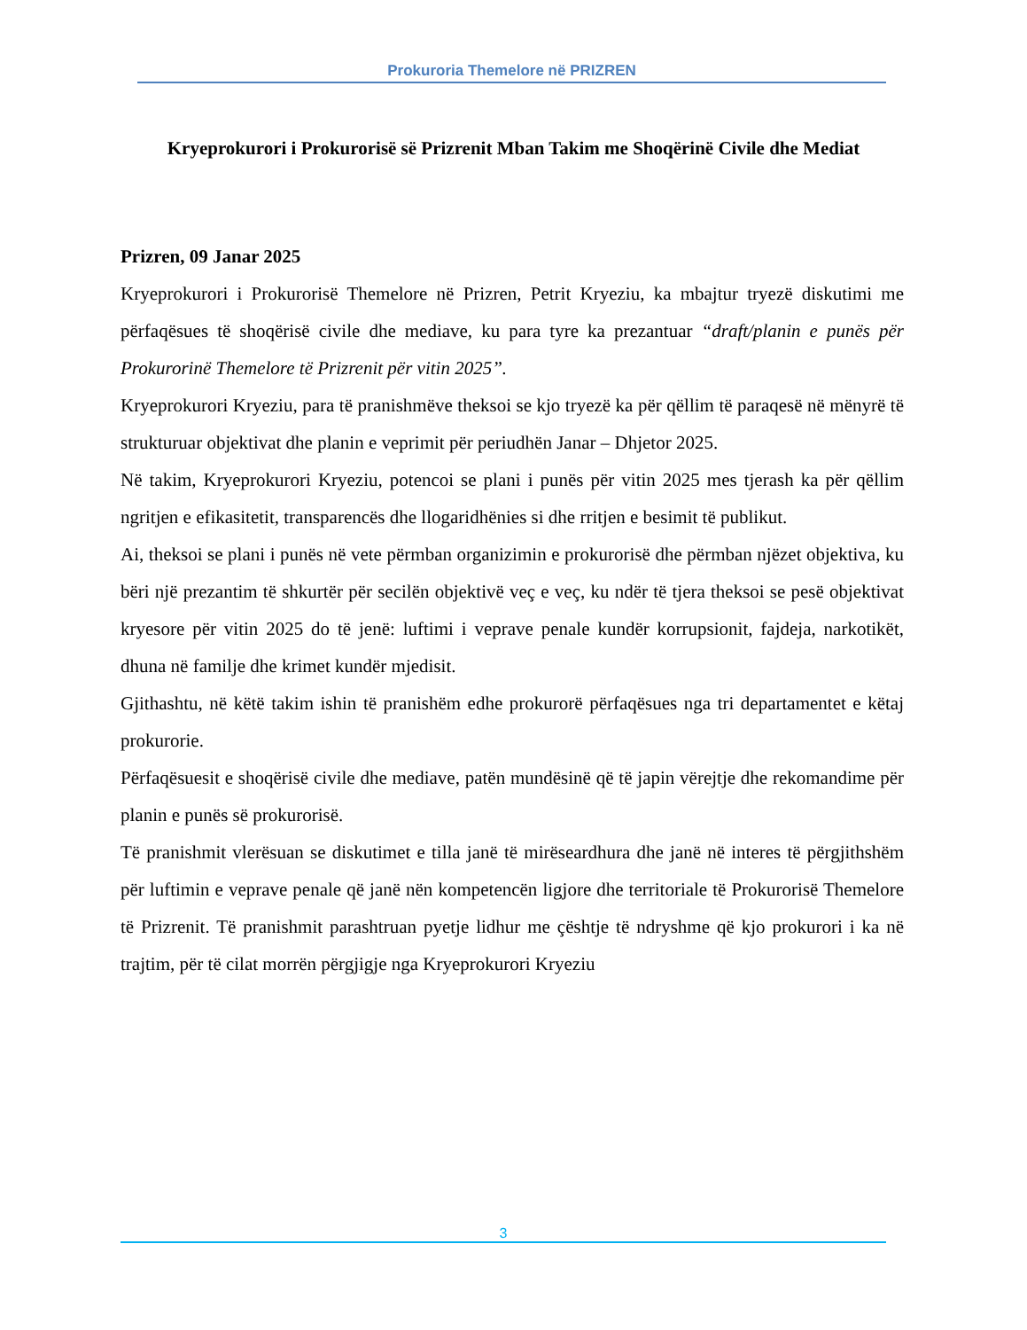Prokuroria Themelore në PRIZREN
Kryeprokurori i Prokurorisë së Prizrenit Mban Takim me Shoqërinë Civile dhe Mediat
Prizren, 09 Janar 2025
Kryeprokurori i Prokurorisë Themelore në Prizren, Petrit Kryeziu, ka mbajtur tryezë diskutimi me përfaqësues të shoqërisë civile dhe mediave, ku para tyre ka prezantuar “draft/planin e punës për Prokurorinë Themelore të Prizrenit për vitin 2025”.
Kryeprokurori Kryeziu, para të pranishmëve theksoi se kjo tryezë ka për qëllim të paraqesë në mënyrë të strukturuar objektivat dhe planin e veprimit për periudhën Janar – Dhjetor 2025.
Në takim, Kryeprokurori Kryeziu, potencoi se plani i punës për vitin 2025 mes tjerash ka për qëllim ngritjen e efikasitetit, transparencës dhe llogaridhënies si dhe rritjen e besimit të publikut.
Ai, theksoi se plani i punës në vete përmban organizimin e prokurorisë dhe përmban njëzet objektiva, ku bëri një prezantim të shkurtër për secilën objektivë veç e veç, ku ndër të tjera theksoi se pesë objektivat kryesore për vitin 2025 do të jenë: luftimi i veprave penale kundër korrupsionit, fajdeja, narkotikët, dhuna në familje dhe krimet kundër mjedisit.
Gjithashtu, në këtë takim ishin të pranishëm edhe prokurorë përfaqësues nga tri departamentet e këtaj prokurorie.
Përfaqësuesit e shoqërisë civile dhe mediave, patën mundësinë që të japin vërejtje dhe rekomandime për planin e punës së prokurorisë.
Të pranishmit vlerësuan se diskutimet e tilla janë të mirëseardhura dhe janë në interes të përgjithshëm për luftimin e veprave penale që janë nën kompetencën ligjore dhe territoriale të Prokurorisë Themelore të Prizrenit. Të pranishmit parashtruan pyetje lidhur me çështje të ndryshme që kjo prokurori i ka në trajtim, për të cilat morrën përgjigje nga Kryeprokurori Kryeziu
3